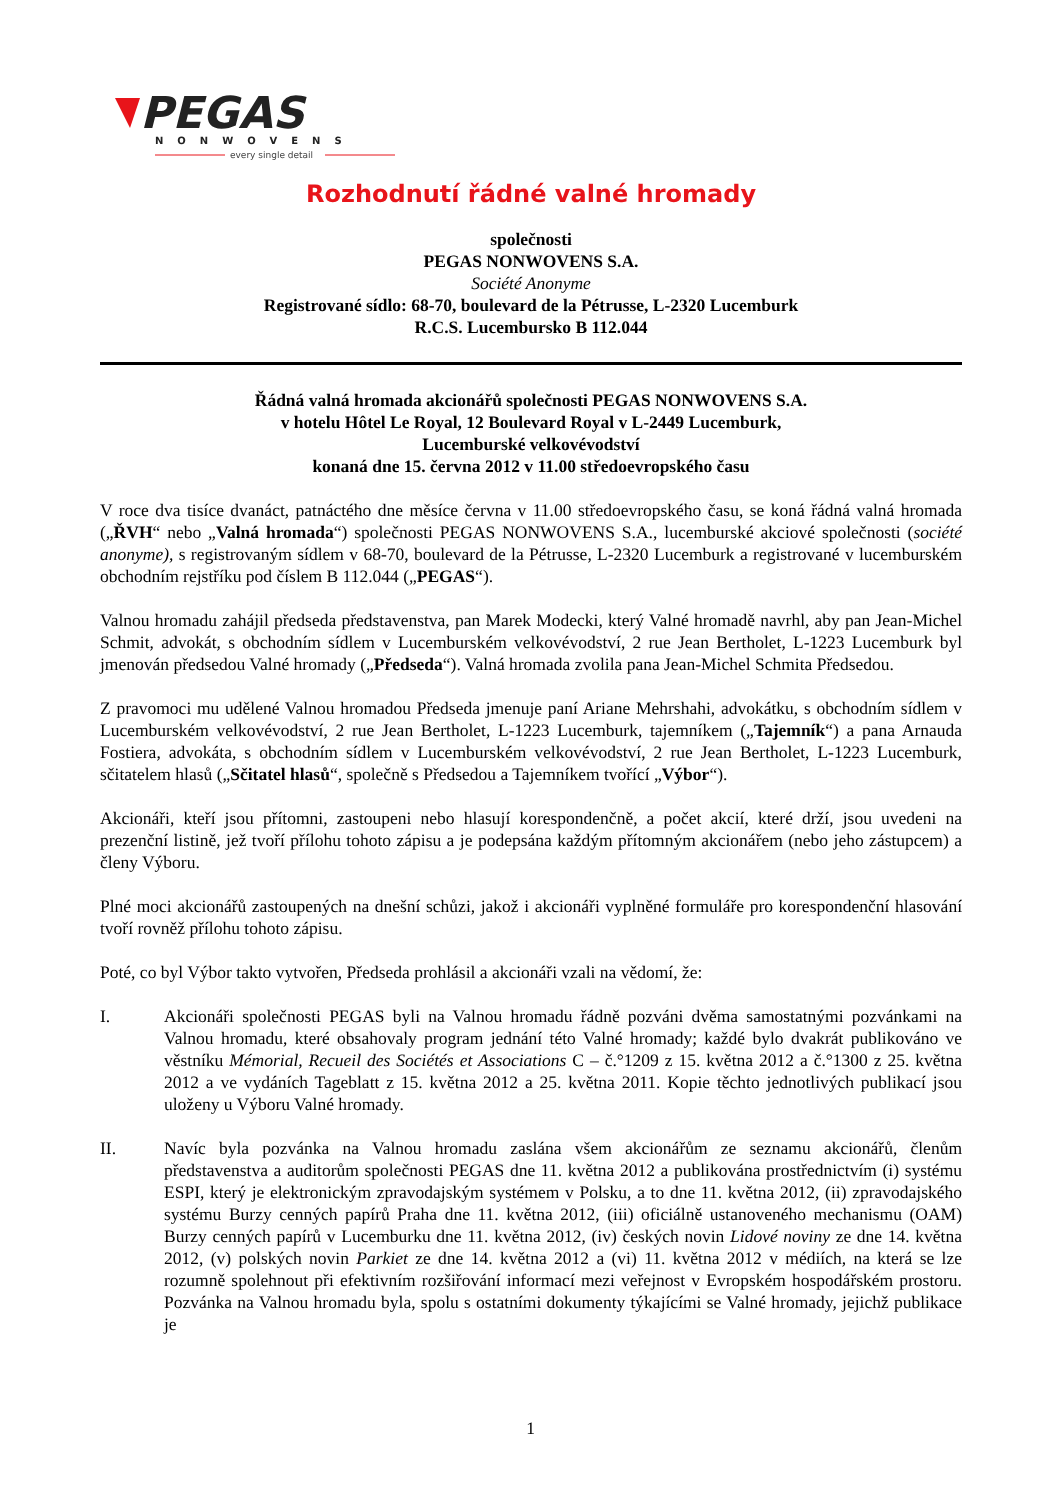PEGAS
NONWOVENS
every single detail
Rozhodnutí řádné valné hromady
společnosti
PEGAS NONWOVENS S.A.
Société Anonyme
Registrované sídlo: 68-70, boulevard de la Pétrusse, L-2320 Lucemburk
R.C.S. Lucembursko B 112.044
Řádná valná hromada akcionářů společnosti PEGAS NONWOVENS S.A.
v hotelu Hôtel Le Royal, 12 Boulevard Royal v L-2449 Lucemburk,
Lucemburské velkovévodství
konaná dne 15. června 2012 v 11.00 středoevropského času
V roce dva tisíce dvanáct, patnáctého dne měsíce června v 11.00 středoevropského času, se koná řádná valná hromada („ŘVH“ nebo „Valná hromada“) společnosti PEGAS NONWOVENS S.A., lucemburské akciové společnosti (société anonyme), s registrovaným sídlem v 68-70, boulevard de la Pétrusse, L-2320 Lucemburk a registrované v lucemburském obchodním rejstříku pod číslem B 112.044 („PEGAS“).
Valnou hromadu zahájil předseda představenstva, pan Marek Modecki, který Valné hromadě navrhl, aby pan Jean-Michel Schmit, advokát, s obchodním sídlem v Lucemburském velkovévodství, 2 rue Jean Bertholet, L-1223 Lucemburk byl jmenován předsedou Valné hromady („Předseda“). Valná hromada zvolila pana Jean-Michel Schmita Předsedou.
Z pravomoci mu udělené Valnou hromadou Předseda jmenuje paní Ariane Mehrshahi, advokátku, s obchodním sídlem v Lucemburském velkovévodství, 2 rue Jean Bertholet, L-1223 Lucemburk, tajemníkem („Tajemník“) a pana Arnauda Fostiera, advokáta, s obchodním sídlem v Lucemburském velkovévodství, 2 rue Jean Bertholet, L-1223 Lucemburk, sčitatelem hlasů („Sčitatel hlasů“, společně s Předsedou a Tajemníkem tvořící „Výbor“).
Akcionáři, kteří jsou přítomni, zastoupeni nebo hlasují korespondenčně, a počet akcií, které drží, jsou uvedeni na prezenční listině, jež tvoří přílohu tohoto zápisu a je podepsána každým přítomným akcionářem (nebo jeho zástupcem) a členy Výboru.
Plné moci akcionářů zastoupených na dnešní schůzi, jakož i akcionáři vyplněné formuláře pro korespondenční hlasování tvoří rovněž přílohu tohoto zápisu.
Poté, co byl Výbor takto vytvořen, Předseda prohlásil a akcionáři vzali na vědomí, že:
I. Akcionáři společnosti PEGAS byli na Valnou hromadu řádně pozváni dvěma samostatnými pozvánkami na Valnou hromadu, které obsahovaly program jednání této Valné hromady; každé bylo dvakrát publikováno ve věstníku Mémorial, Recueil des Sociétés et Associations C – č.°1209 z 15. května 2012 a č.°1300 z 25. května 2012 a ve vydáních Tageblatt z 15. května 2012 a 25. května 2011. Kopie těchto jednotlivých publikací jsou uloženy u Výboru Valné hromady.
II. Navíc byla pozvánka na Valnou hromadu zaslána všem akcionářům ze seznamu akcionářů, členům představenstva a auditorům společnosti PEGAS dne 11. května 2012 a publikována prostřednictvím (i) systému ESPI, který je elektronickým zpravodajským systémem v Polsku, a to dne 11. května 2012, (ii) zpravodajského systému Burzy cenných papírů Praha dne 11. května 2012, (iii) oficiálně ustanoveného mechanismu (OAM) Burzy cenných papírů v Lucemburku dne 11. května 2012, (iv) českých novin Lidové noviny ze dne 14. května 2012, (v) polských novin Parkiet ze dne 14. května 2012 a (vi) 11. května 2012 v médiích, na která se lze rozumně spolehnout při efektivním rozšiřování informací mezi veřejnost v Evropském hospodářském prostoru. Pozvánka na Valnou hromadu byla, spolu s ostatními dokumenty týkajícími se Valné hromady, jejichž publikace je
1